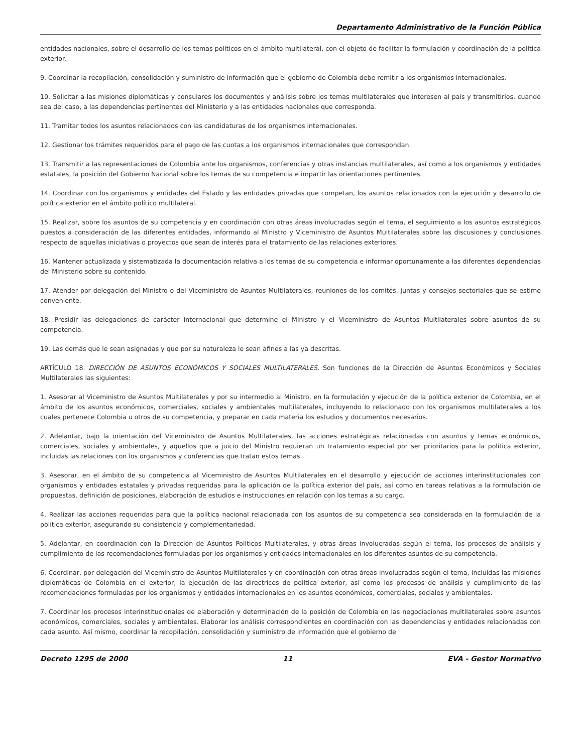Departamento Administrativo de la Función Pública
entidades nacionales, sobre el desarrollo de los temas políticos en el ámbito multilateral, con el objeto de facilitar la formulación y coordinación de la política exterior.
9. Coordinar la recopilación, consolidación y suministro de información que el gobierno de Colombia debe remitir a los organismos internacionales.
10. Solicitar a las misiones diplomáticas y consulares los documentos y análisis sobre los temas multilaterales que interesen al país y transmitirlos, cuando sea del caso, a las dependencias pertinentes del Ministerio y a las entidades nacionales que corresponda.
11. Tramitar todos los asuntos relacionados con las candidaturas de los organismos internacionales.
12. Gestionar los trámites requeridos para el pago de las cuotas a los organismos internacionales que correspondan.
13. Transmitir a las representaciones de Colombia ante los organismos, conferencias y otras instancias multilaterales, así como a los organismos y entidades estatales, la posición del Gobierno Nacional sobre los temas de su competencia e impartir las orientaciones pertinentes.
14. Coordinar con los organismos y entidades del Estado y las entidades privadas que competan, los asuntos relacionados con la ejecución y desarrollo de política exterior en el ámbito político multilateral.
15. Realizar, sobre los asuntos de su competencia y en coordinación con otras áreas involucradas según el tema, el seguimiento a los asuntos estratégicos puestos a consideración de las diferentes entidades, informando al Ministro y Viceministro de Asuntos Multilaterales sobre las discusiones y conclusiones respecto de aquellas iniciativas o proyectos que sean de interés para el tratamiento de las relaciones exteriores.
16. Mantener actualizada y sistematizada la documentación relativa a los temas de su competencia e informar oportunamente a las diferentes dependencias del Ministerio sobre su contenido.
17. Atender por delegación del Ministro o del Viceministro de Asuntos Multilaterales, reuniones de los comités, juntas y consejos sectoriales que se estime conveniente.
18. Presidir las delegaciones de carácter internacional que determine el Ministro y el Viceministro de Asuntos Multilaterales sobre asuntos de su competencia.
19. Las demás que le sean asignadas y que por su naturaleza le sean afines a las ya descritas.
ARTÍCULO 18. DIRECCIÓN DE ASUNTOS ECONÓMICOS Y SOCIALES MULTILATERALES. Son funciones de la Dirección de Asuntos Económicos y Sociales Multilaterales las siguientes:
1. Asesorar al Viceministro de Asuntos Multilaterales y por su intermedio al Ministro, en la formulación y ejecución de la política exterior de Colombia, en el ámbito de los asuntos económicos, comerciales, sociales y ambientales multilaterales, incluyendo lo relacionado con los organismos multilaterales a los cuales pertenece Colombia u otros de su competencia, y preparar en cada materia los estudios y documentos necesarios.
2. Adelantar, bajo la orientación del Viceministro de Asuntos Multilaterales, las acciones estratégicas relacionadas con asuntos y temas económicos, comerciales, sociales y ambientales, y aquellos que a juicio del Ministro requieran un tratamiento especial por ser prioritarios para la política exterior, incluidas las relaciones con los organismos y conferencias que tratan estos temas.
3. Asesorar, en el ámbito de su competencia al Viceministro de Asuntos Multilaterales en el desarrollo y ejecución de acciones interinstitucionales con organismos y entidades estatales y privadas requeridas para la aplicación de la política exterior del país, así como en tareas relativas a la formulación de propuestas, definición de posiciones, elaboración de estudios e instrucciones en relación con los temas a su cargo.
4. Realizar las acciones requeridas para que la política nacional relacionada con los asuntos de su competencia sea considerada en la formulación de la política exterior, asegurando su consistencia y complementariedad.
5. Adelantar, en coordinación con la Dirección de Asuntos Políticos Multilaterales, y otras áreas involucradas según el tema, los procesos de análisis y cumplimiento de las recomendaciones formuladas por los organismos y entidades internacionales en los diferentes asuntos de su competencia.
6. Coordinar, por delegación del Viceministro de Asuntos Multilaterales y en coordinación con otras áreas involucradas según el tema, incluidas las misiones diplomáticas de Colombia en el exterior, la ejecución de las directrices de política exterior, así como los procesos de análisis y cumplimiento de las recomendaciones formuladas por los organismos y entidades internacionales en los asuntos económicos, comerciales, sociales y ambientales.
7. Coordinar los procesos interinstitucionales de elaboración y determinación de la posición de Colombia en las negociaciones multilaterales sobre asuntos económicos, comerciales, sociales y ambientales. Elaborar los análisis correspondientes en coordinación con las dependencias y entidades relacionadas con cada asunto. Así mismo, coordinar la recopilación, consolidación y suministro de información que el gobierno de
Decreto 1295 de 2000 11 EVA - Gestor Normativo